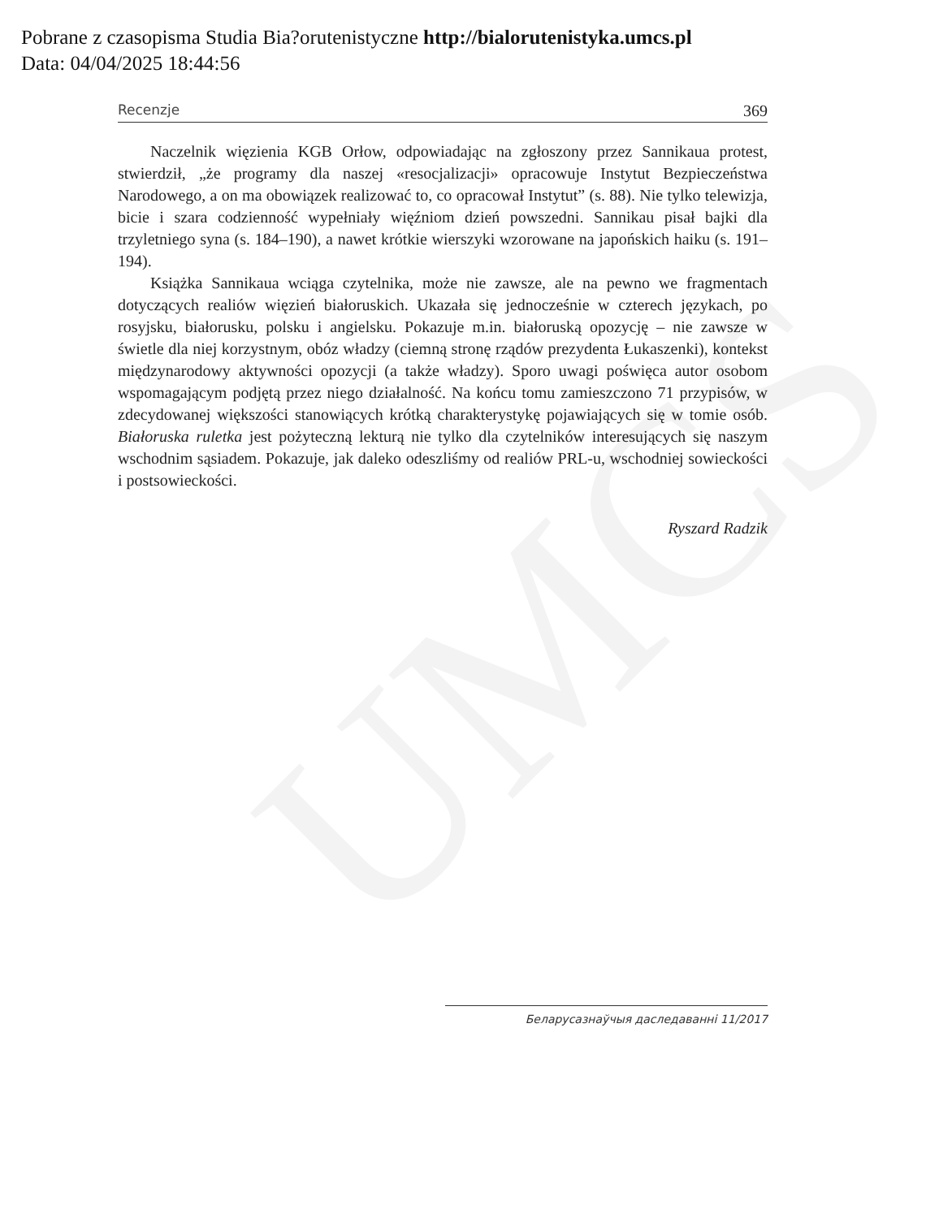UMCS
Pobrane z czasopisma Studia Bia?orutenistyczne http://bialorutenistyka.umcs.pl
Data: 04/04/2025 18:44:56
Recenzje 369
Naczelnik więzienia KGB Orłow, odpowiadając na zgłoszony przez Sannikaua protest, stwierdził, „że programy dla naszej «resocjalizacji» opracowuje Instytut Bezpieczeństwa Narodowego, a on ma obowiązek realizować to, co opracował Instytut” (s. 88). Nie tylko telewizja, bicie i szara codzienność wypełniały więźniom dzień powszedni. Sannikau pisał bajki dla trzyletniego syna (s. 184–190), a nawet krótkie wierszyki wzorowane na japońskich haiku (s. 191–194).
Książka Sannikaua wciąga czytelnika, może nie zawsze, ale na pewno we fragmentach dotyczących realiów więzień białoruskich. Ukazała się jednocześnie w czterech językach, po rosyjsku, białorusku, polsku i angielsku. Pokazuje m.in. białoruską opozycję – nie zawsze w świetle dla niej korzystnym, obóz władzy (ciemną stronę rządów prezydenta Łukaszenki), kontekst międzynarodowy aktywności opozycji (a także władzy). Sporo uwagi poświęca autor osobom wspomagającym podjętą przez niego działalność. Na końcu tomu zamieszczono 71 przypisów, w zdecydowanej większości stanowiących krótką charakterystykę pojawiających się w tomie osób. Białoruska ruletka jest pożyteczną lekturą nie tylko dla czytelników interesujących się naszym wschodnim sąsiadem. Pokazuje, jak daleko odeszliśmy od realiów PRL-u, wschodniej sowieckości i postsowieckości.
Ryszard Radzik
Беларусазнаўчыя даследаванні 11/2017